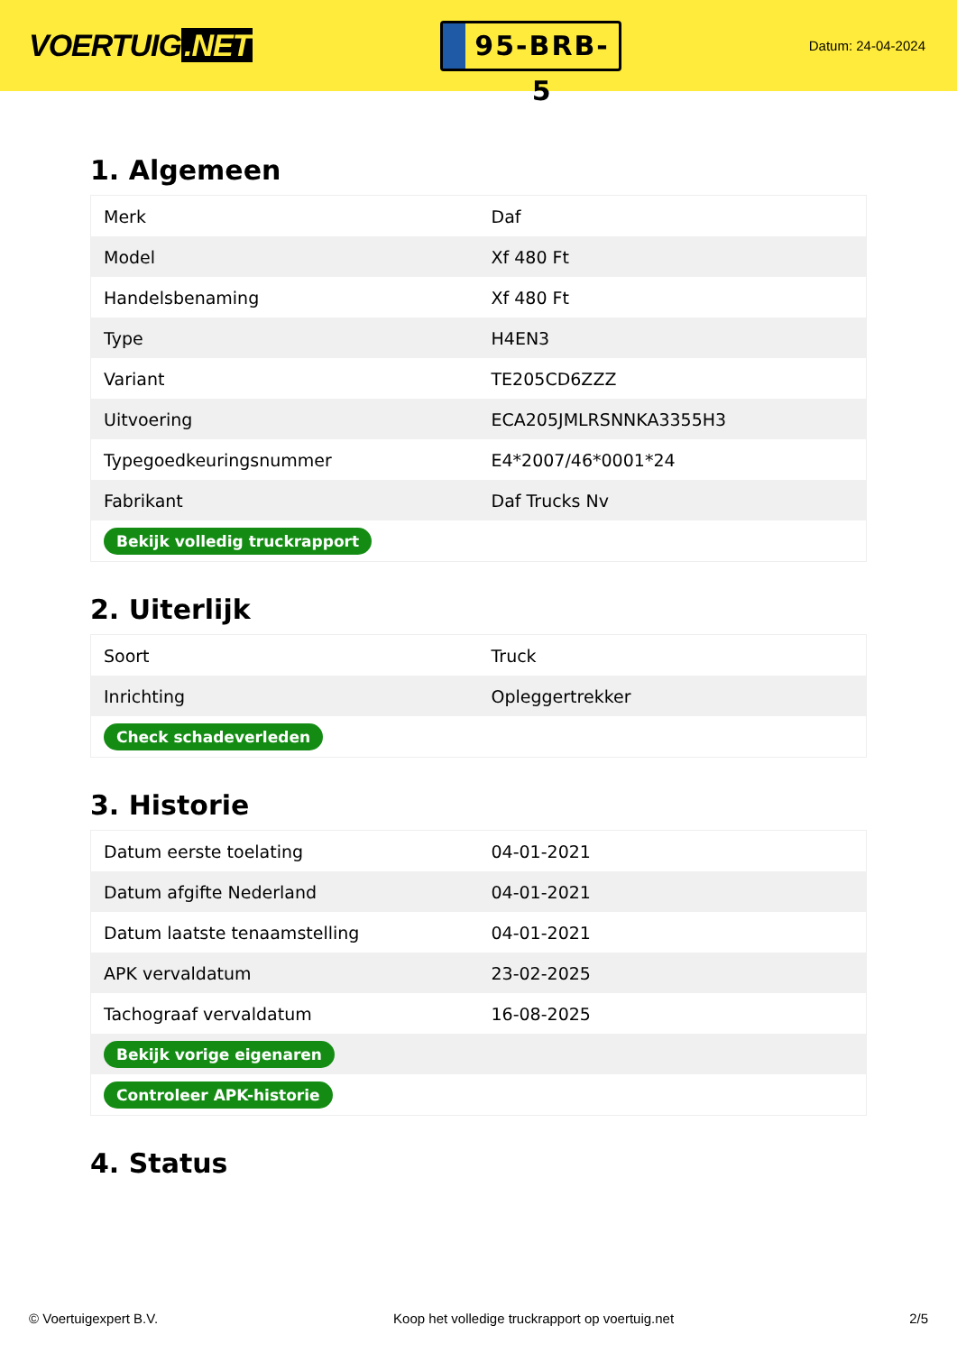VOERTUIG.NET
95-BRB-5
Datum: 24-04-2024
1. Algemeen
| Merk | Daf |
| Model | Xf 480 Ft |
| Handelsbenaming | Xf 480 Ft |
| Type | H4EN3 |
| Variant | TE205CD6ZZZ |
| Uitvoering | ECA205JMLRSNNKA3355H3 |
| Typegoedkeuringsnummer | E4*2007/46*0001*24 |
| Fabrikant | Daf Trucks Nv |
| Bekijk volledig truckrapport | |
2. Uiterlijk
| Soort | Truck |
| Inrichting | Opleggertrekker |
| Check schadeverleden | |
3. Historie
| Datum eerste toelating | 04-01-2021 |
| Datum afgifte Nederland | 04-01-2021 |
| Datum laatste tenaamstelling | 04-01-2021 |
| APK vervaldatum | 23-02-2025 |
| Tachograaf vervaldatum | 16-08-2025 |
| Bekijk vorige eigenaren | |
| Controleer APK-historie | |
4. Status
© Voertuigexpert B.V. Koop het volledige truckrapport op voertuig.net 2/5